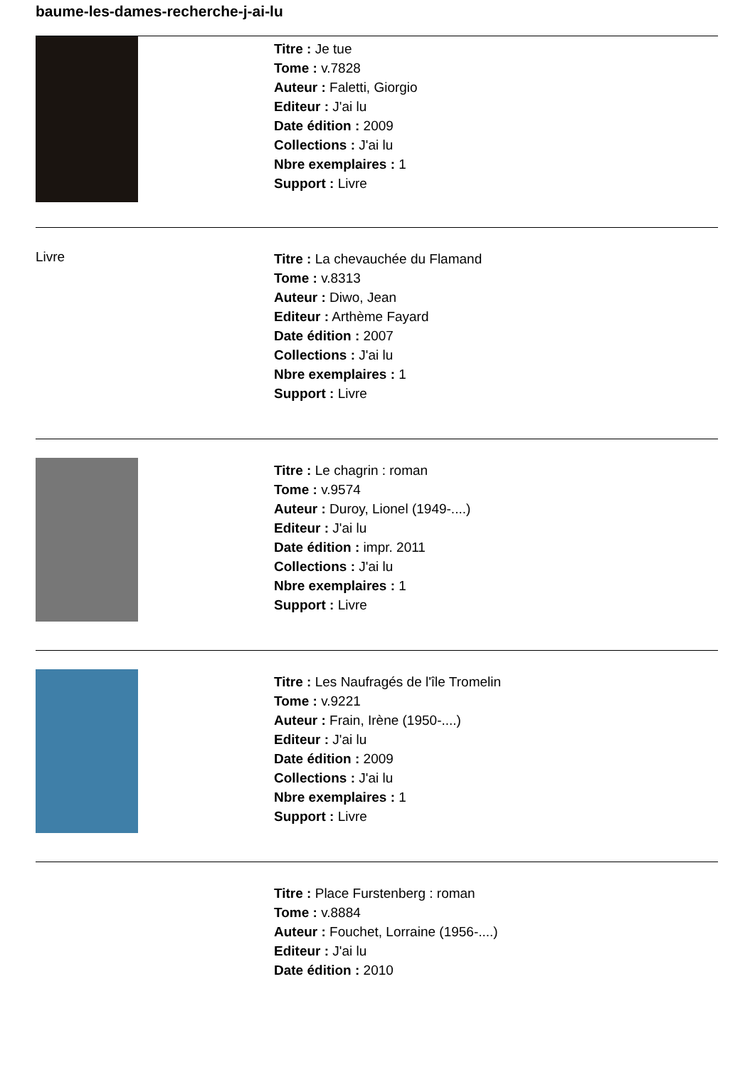baume-les-dames-recherche-j-ai-lu
Titre : Je tue
Tome : v.7828
Auteur : Faletti, Giorgio
Editeur : J'ai lu
Date édition : 2009
Collections : J'ai lu
Nbre exemplaires : 1
Support : Livre
Livre
Titre : La chevauchée du Flamand
Tome : v.8313
Auteur : Diwo, Jean
Editeur : Arthème Fayard
Date édition : 2007
Collections : J'ai lu
Nbre exemplaires : 1
Support : Livre
Titre : Le chagrin : roman
Tome : v.9574
Auteur : Duroy, Lionel (1949-....)
Editeur : J'ai lu
Date édition : impr. 2011
Collections : J'ai lu
Nbre exemplaires : 1
Support : Livre
Titre : Les Naufragés de l'île Tromelin
Tome : v.9221
Auteur : Frain, Irène (1950-....)
Editeur : J'ai lu
Date édition : 2009
Collections : J'ai lu
Nbre exemplaires : 1
Support : Livre
Titre : Place Furstenberg : roman
Tome : v.8884
Auteur : Fouchet, Lorraine (1956-....)
Editeur : J'ai lu
Date édition : 2010